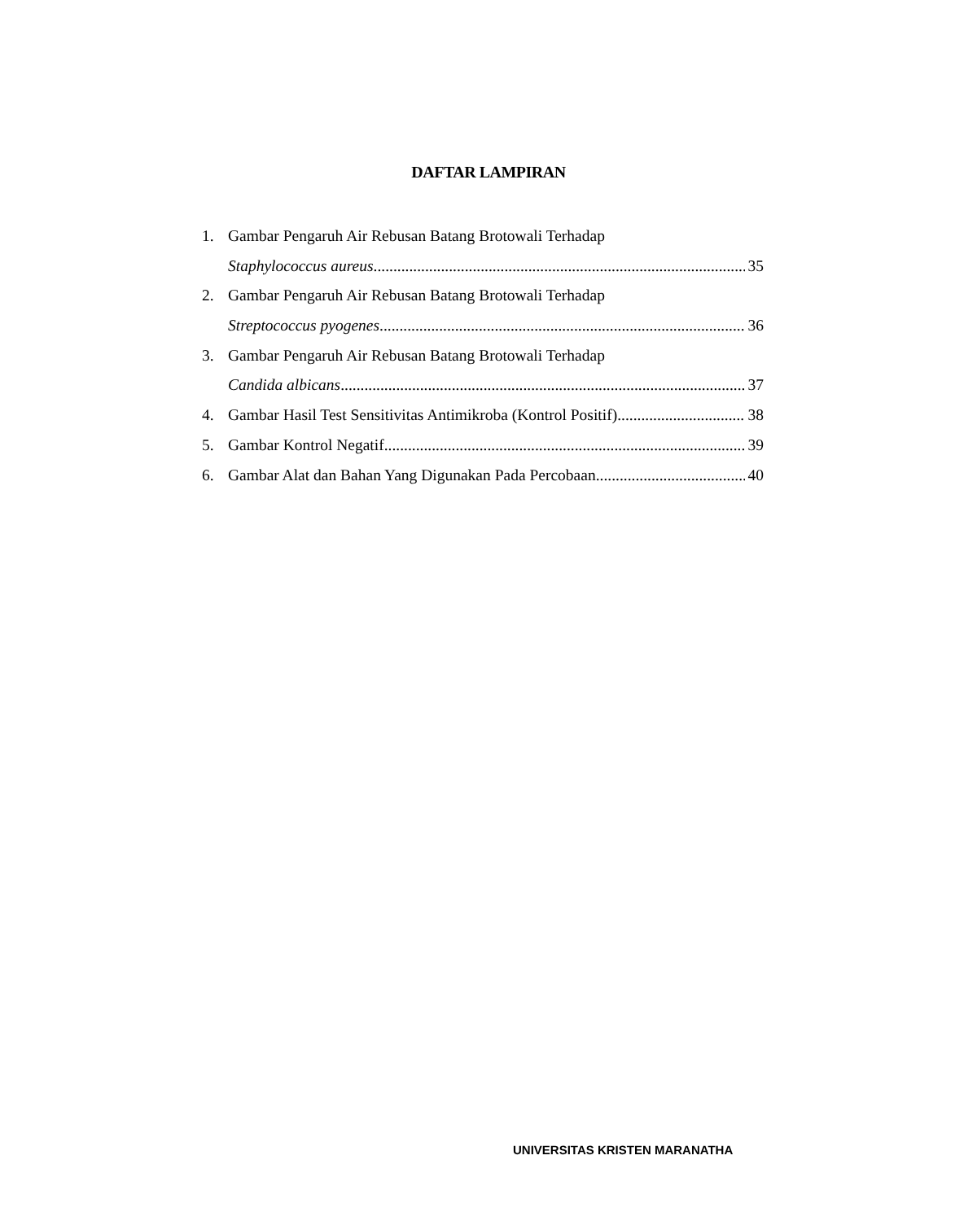DAFTAR LAMPIRAN
1. Gambar Pengaruh Air Rebusan Batang Brotowali Terhadap
Staphylococcus aureus 35
2. Gambar Pengaruh Air Rebusan Batang Brotowali Terhadap
Streptococcus pyogenes 36
3. Gambar Pengaruh Air Rebusan Batang Brotowali Terhadap
Candida albicans 37
4. Gambar Hasil Test Sensitivitas Antimikroba (Kontrol Positif) 38
5. Gambar Kontrol Negatif 39
6. Gambar Alat dan Bahan Yang Digunakan Pada Percobaan 40
UNIVERSITAS KRISTEN MARANATHA